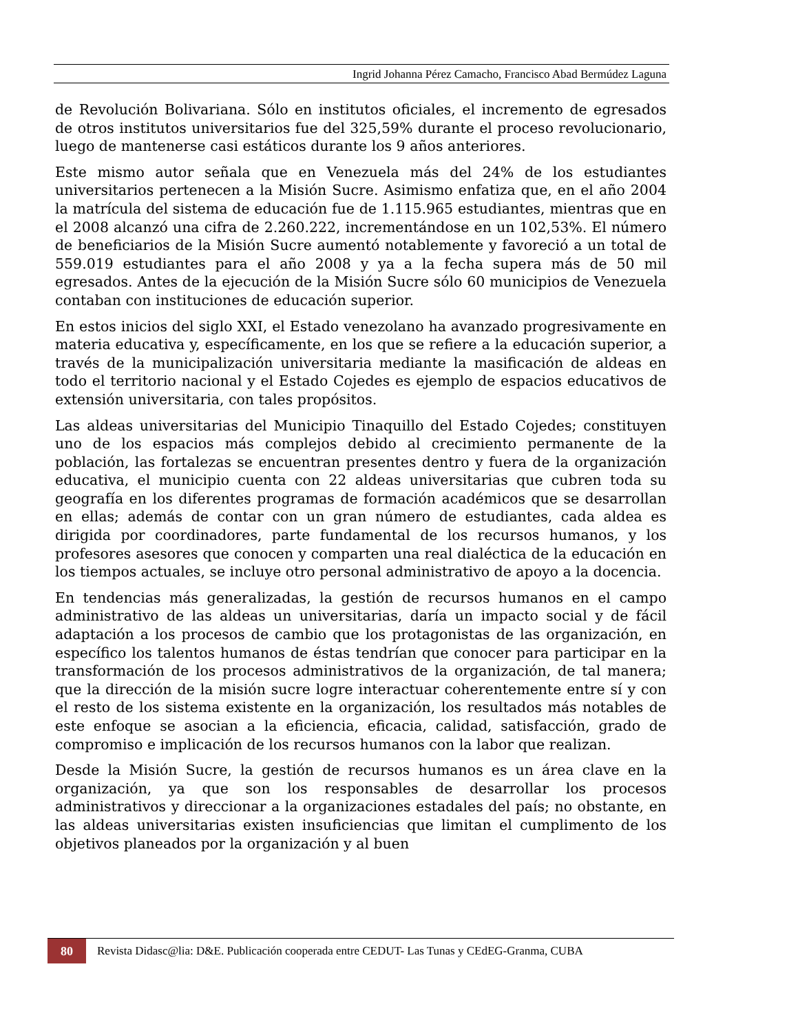Ingrid Johanna Pérez Camacho, Francisco Abad Bermúdez Laguna
de Revolución Bolivariana. Sólo en institutos oficiales, el incremento de egresados de otros institutos universitarios fue del 325,59% durante el proceso revolucionario, luego de mantenerse casi estáticos durante los 9 años anteriores.
Este mismo autor señala que en Venezuela más del 24% de los estudiantes universitarios pertenecen a la Misión Sucre. Asimismo enfatiza que, en el año 2004 la matrícula del sistema de educación fue de 1.115.965 estudiantes, mientras que en el 2008 alcanzó una cifra de 2.260.222, incrementándose en un 102,53%. El número de beneficiarios de la Misión Sucre aumentó notablemente y favoreció a un total de 559.019 estudiantes para el año 2008 y ya a la fecha supera más de 50 mil egresados. Antes de la ejecución de la Misión Sucre sólo 60 municipios de Venezuela contaban con instituciones de educación superior.
En estos inicios del siglo XXI, el Estado venezolano ha avanzado progresivamente en materia educativa y, específicamente, en los que se refiere a la educación superior, a través de la municipalización universitaria mediante la masificación de aldeas en todo el territorio nacional y el Estado Cojedes es ejemplo de espacios educativos de extensión universitaria, con tales propósitos.
Las aldeas universitarias del Municipio Tinaquillo del Estado Cojedes; constituyen uno de los espacios más complejos debido al crecimiento permanente de la población, las fortalezas se encuentran presentes dentro y fuera de la organización educativa, el municipio cuenta con 22 aldeas universitarias que cubren toda su geografía en los diferentes programas de formación académicos que se desarrollan en ellas; además de contar con un gran número de estudiantes, cada aldea es dirigida por coordinadores, parte fundamental de los recursos humanos, y los profesores asesores que conocen y comparten una real dialéctica de la educación en los tiempos actuales, se incluye otro personal administrativo de apoyo a la docencia.
En tendencias más generalizadas, la gestión de recursos humanos en el campo administrativo de las aldeas un universitarias, daría un impacto social y de fácil adaptación a los procesos de cambio que los protagonistas de las organización, en específico los talentos humanos de éstas tendrían que conocer para participar en la transformación de los procesos administrativos de la organización, de tal manera; que la dirección de la misión sucre logre interactuar coherentemente entre sí y con el resto de los sistema existente en la organización, los resultados más notables de este enfoque se asocian a la eficiencia, eficacia, calidad, satisfacción, grado de compromiso e implicación de los recursos humanos con la labor que realizan.
Desde la Misión Sucre, la gestión de recursos humanos es un área clave en la organización, ya que son los responsables de desarrollar los procesos administrativos y direccionar a la organizaciones estadales del país; no obstante, en las aldeas universitarias existen insuficiencias que limitan el cumplimento de los objetivos planeados por la organización y al buen
80
Revista Didasc@lia: D&E. Publicación cooperada entre CEDUT- Las Tunas y CEdEG-Granma, CUBA